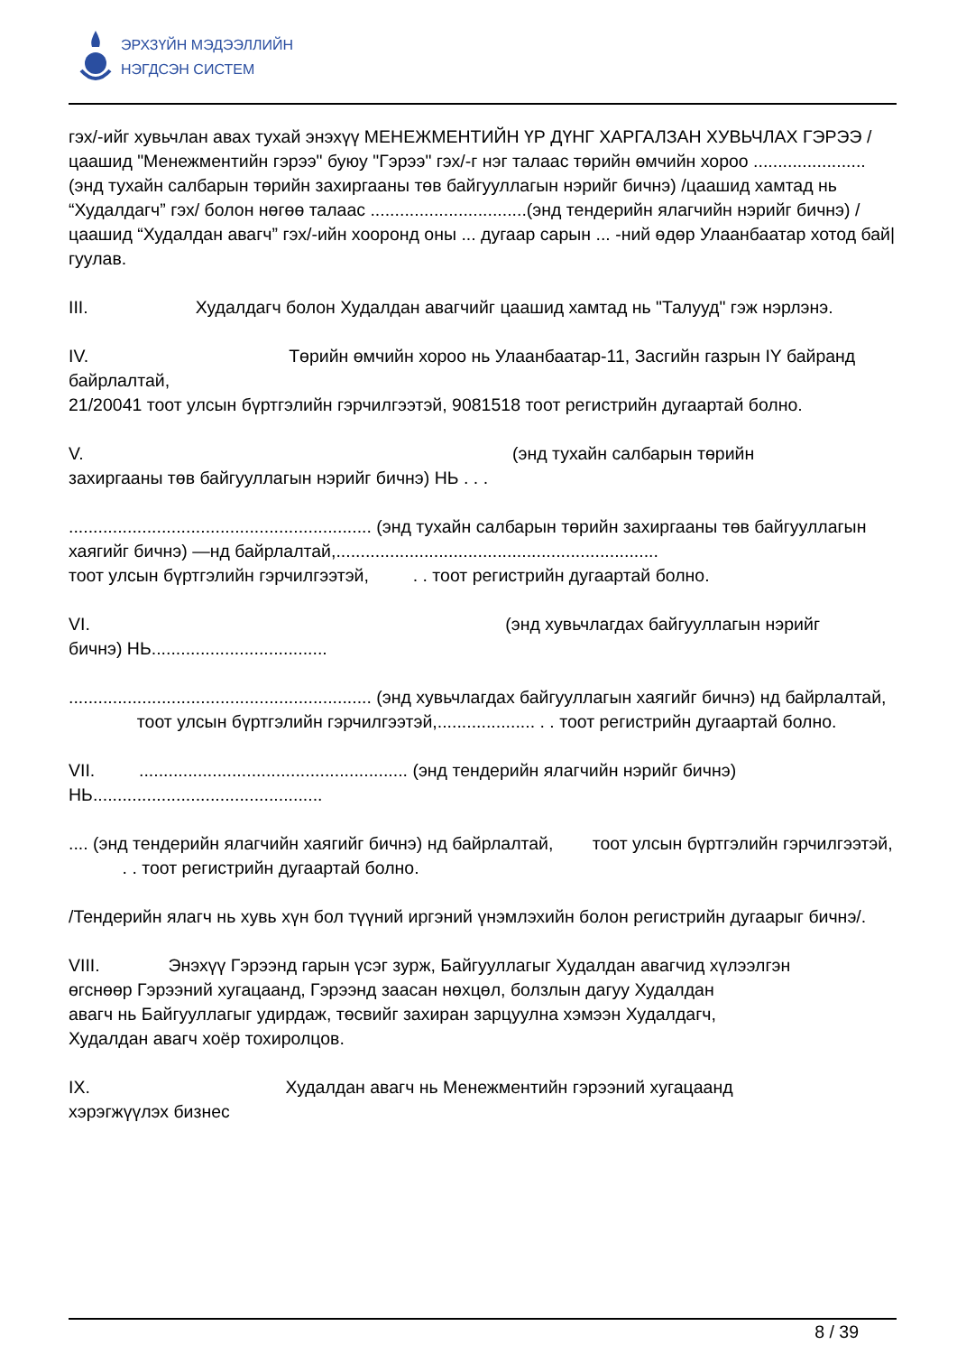ЭРХЗҮЙН МЭДЭЭЛЛИЙН
НЭГДСЭН СИСТЕМ
гэх/-ийг хувьчлан авах тухай энэхүү МЕНЕЖМЕНТИЙН ҮР ДҮНГ ХАРГАЛЗАН ХУВЬЧЛАХ ГЭРЭЭ /цаашид "Менежментийн гэрээ" буюу "Гэрээ" гэх/-г нэг талаас төрийн өмчийн хороо .......................(энд тухайн салбарын төрийн захиргааны төв байгууллагын нэрийг бичнэ) /цаашид хамтад нь “Худалдагч” гэх/ болон нөгөө талаас ................................(энд тендерийн ялагчийн нэрийг бичнэ) /цаашид “Худалдан авагч” гэх/-ийн хооронд оны ... дугаар сарын ... -ний өдөр Улаанбаатар хотод бай|гуулав.
III. Худалдагч болон Худалдан авагчийг цаашид хамтад нь "Талууд" гэж нэрлэнэ.
IV. Төрийн өмчийн хороо нь Улаанбаатар-11, Засгийн газрын IY байранд байрлалтай,
21/20041 тоот улсын бүртгэлийн гэрчилгээтэй, 9081518 тоот регистрийн дугаартай болно.
V. (энд тухайн салбарын төрийн
захиргааны төв байгууллагын нэрийг бичнэ) НЬ . . .
.............................................................. (энд тухайн салбарын төрийн захиргааны төв байгууллагын хаягийг бичнэ) —нд байрлалтай,..................................................................
тоот улсын бүртгэлийн гэрчилгээтэй, . . тоот регистрийн дугаартай болно.
VI. (энд хувьчлагдах байгууллагын нэрийг
бичнэ) НЬ....................................
.............................................................. (энд хувьчлагдах байгууллагын хаягийг бичнэ) нд байрлалтай, тоот улсын бүртгэлийн гэрчилгээтэй,.................... . . тоот регистрийн дугаартай болно.
VII. ....................................................... (энд тендерийн ялагчийн нэрийг бичнэ)
НЬ...............................................
.... (энд тендерийн ялагчийн хаягийг бичнэ) нд байрлалтай, тоот улсын бүртгэлийн гэрчилгээтэй, . . тоот регистрийн дугаартай болно.
/Тендерийн ялагч нь хувь хүн бол түүний иргэний үнэмлэхийн болон регистрийн дугаарыг бичнэ/.
VIII. Энэхүү Гэрээнд гарын үсэг зурж, Байгууллагыг Худалдан авагчид хүлээлгэн
өгснөөр Гэрээний хугацаанд, Гэрээнд заасан нөхцөл, болзлын дагуу Худалдан
авагч нь Байгууллагыг удирдаж, төсвийг захиран зарцуулна хэмээн Худалдагч,
Худалдан авагч хоёр тохиролцов.
IX. Худалдан авагч нь Менежментийн гэрээний хугацаанд
хэрэгжүүлэх бизнес
8 / 39